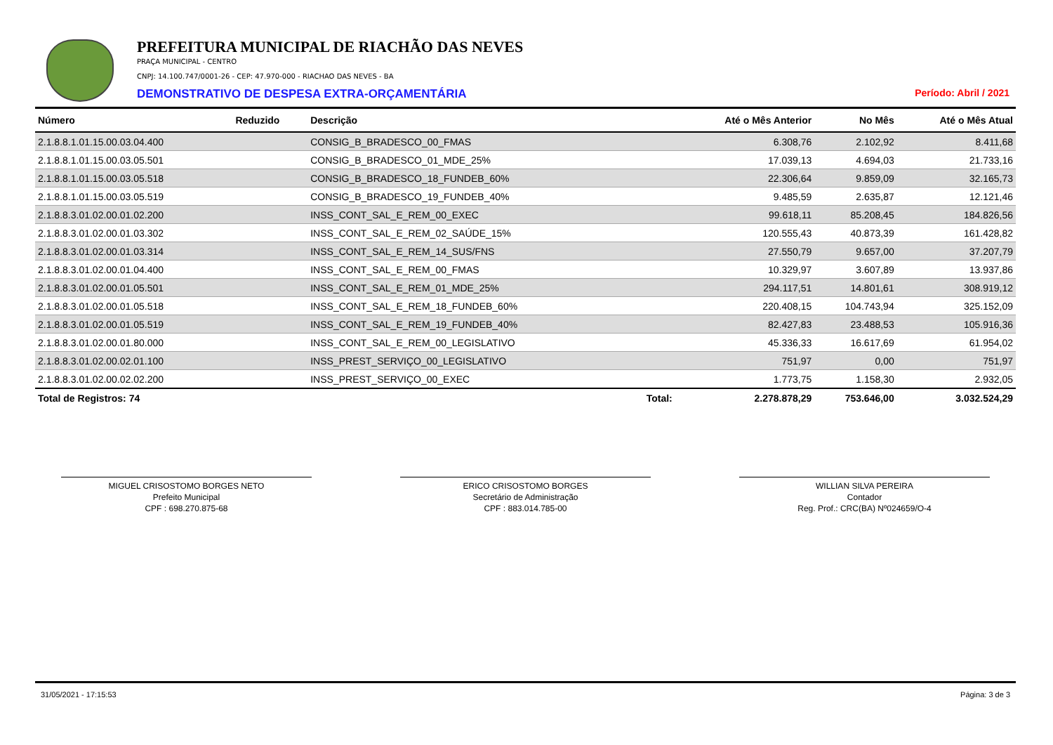PREFEITURA MUNICIPAL DE RIACHÃO DAS NEVES
PRAÇA MUNICIPAL - CENTRO
CNPJ: 14.100.747/0001-26 - CEP: 47.970-000 - RIACHAO DAS NEVES - BA
DEMONSTRATIVO DE DESPESA EXTRA-ORÇAMENTÁRIA Período: Abril / 2021
| Número | Reduzido | Descrição | | Até o Mês Anterior | No Mês | Até o Mês Atual |
| --- | --- | --- | --- | --- | --- | --- |
| 2.1.8.8.1.01.15.00.03.04.400 | | CONSIG_B_BRADESCO_00_FMAS | | 6.308,76 | 2.102,92 | 8.411,68 |
| 2.1.8.8.1.01.15.00.03.05.501 | | CONSIG_B_BRADESCO_01_MDE_25% | | 17.039,13 | 4.694,03 | 21.733,16 |
| 2.1.8.8.1.01.15.00.03.05.518 | | CONSIG_B_BRADESCO_18_FUNDEB_60% | | 22.306,64 | 9.859,09 | 32.165,73 |
| 2.1.8.8.1.01.15.00.03.05.519 | | CONSIG_B_BRADESCO_19_FUNDEB_40% | | 9.485,59 | 2.635,87 | 12.121,46 |
| 2.1.8.8.3.01.02.00.01.02.200 | | INSS_CONT_SAL_E_REM_00_EXEC | | 99.618,11 | 85.208,45 | 184.826,56 |
| 2.1.8.8.3.01.02.00.01.03.302 | | INSS_CONT_SAL_E_REM_02_SAÚDE_15% | | 120.555,43 | 40.873,39 | 161.428,82 |
| 2.1.8.8.3.01.02.00.01.03.314 | | INSS_CONT_SAL_E_REM_14_SUS/FNS | | 27.550,79 | 9.657,00 | 37.207,79 |
| 2.1.8.8.3.01.02.00.01.04.400 | | INSS_CONT_SAL_E_REM_00_FMAS | | 10.329,97 | 3.607,89 | 13.937,86 |
| 2.1.8.8.3.01.02.00.01.05.501 | | INSS_CONT_SAL_E_REM_01_MDE_25% | | 294.117,51 | 14.801,61 | 308.919,12 |
| 2.1.8.8.3.01.02.00.01.05.518 | | INSS_CONT_SAL_E_REM_18_FUNDEB_60% | | 220.408,15 | 104.743,94 | 325.152,09 |
| 2.1.8.8.3.01.02.00.01.05.519 | | INSS_CONT_SAL_E_REM_19_FUNDEB_40% | | 82.427,83 | 23.488,53 | 105.916,36 |
| 2.1.8.8.3.01.02.00.01.80.000 | | INSS_CONT_SAL_E_REM_00_LEGISLATIVO | | 45.336,33 | 16.617,69 | 61.954,02 |
| 2.1.8.8.3.01.02.00.02.01.100 | | INSS_PREST_SERVIÇO_00_LEGISLATIVO | | 751,97 | 0,00 | 751,97 |
| 2.1.8.8.3.01.02.00.02.02.200 | | INSS_PREST_SERVIÇO_00_EXEC | | 1.773,75 | 1.158,30 | 2.932,05 |
| Total de Registros: 74 | | | Total: | 2.278.878,29 | 753.646,00 | 3.032.524,29 |
MIGUEL CRISOSTOMO BORGES NETO
Prefeito Municipal
CPF : 698.270.875-68
ERICO CRISOSTOMO BORGES
Secretário de Administração
CPF : 883.014.785-00
WILLIAN SILVA PEREIRA
Contador
Reg. Prof.: CRC(BA) Nº024659/O-4
31/05/2021 - 17:15:53 Página: 3 de 3